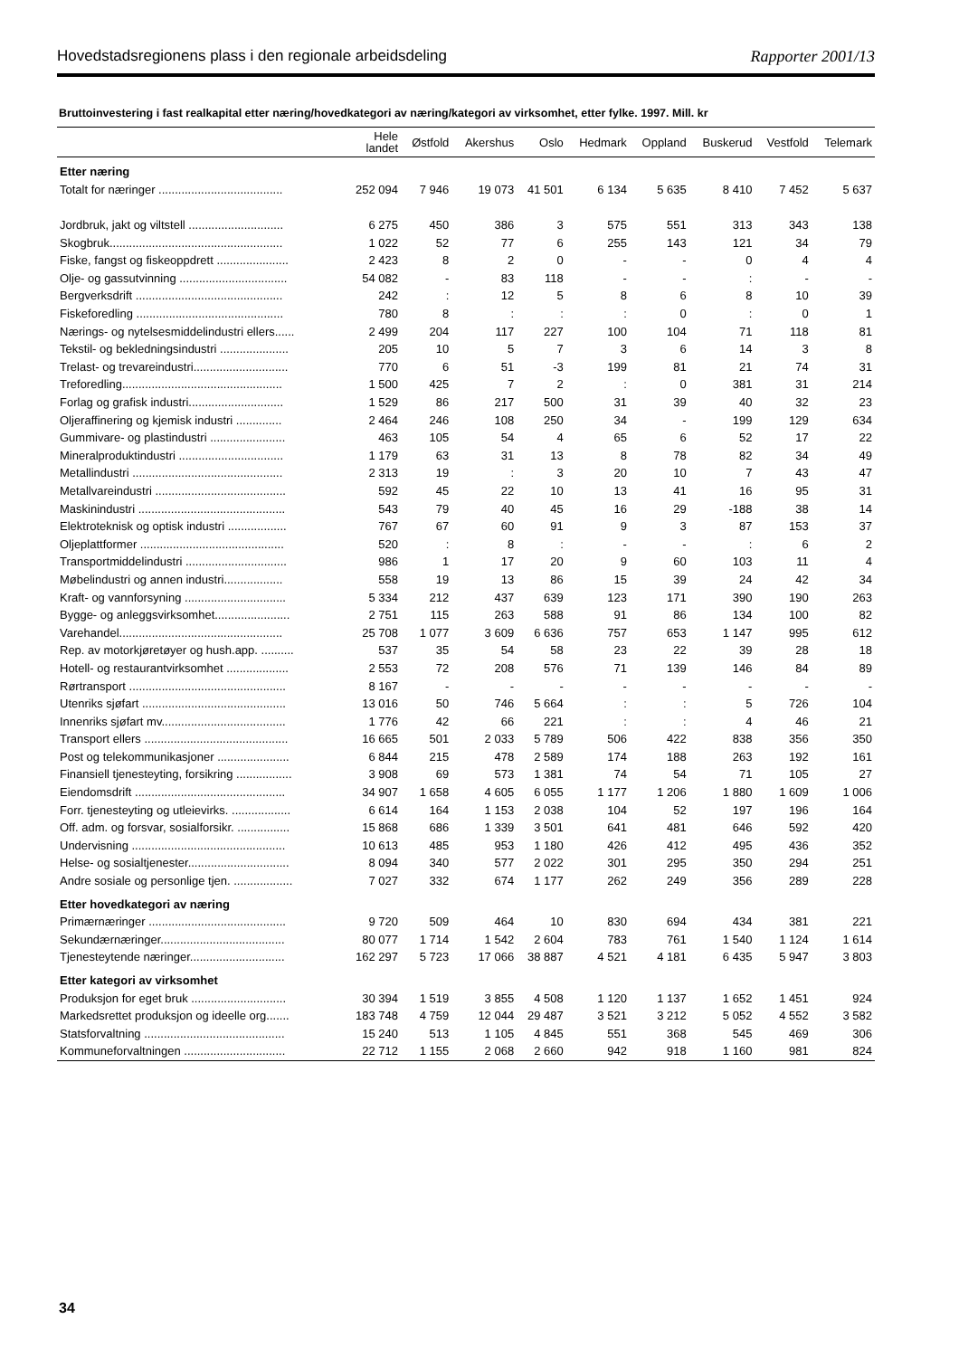Hovedstadsregionens plass i den regionale arbeidsdeling Rapporter 2001/13
Bruttoinvestering i fast realkapital etter næring/hovedkategori av næring/kategori av virksomhet, etter fylke. 1997. Mill. kr
| | Hele landet | Østfold | Akershus | Oslo | Hedmark | Oppland | Buskerud | Vestfold | Telemark |
| --- | --- | --- | --- | --- | --- | --- | --- | --- | --- |
| Etter næring | | | | | | | | | |
| Totalt for næringer ...................................... | 252 094 | 7 946 | 19 073 | 41 501 | 6 134 | 5 635 | 8 410 | 7 452 | 5 637 |
| Jordbruk, jakt og viltstell ............................. | 6 275 | 450 | 386 | 3 | 575 | 551 | 313 | 343 | 138 |
| Skogbruk..................................................... | 1 022 | 52 | 77 | 6 | 255 | 143 | 121 | 34 | 79 |
| Fiske, fangst og fiskeoppdrett ...................... | 2 423 | 8 | 2 | 0 | - | - | 0 | 4 | 4 |
| Olje- og gassutvinning ................................. | 54 082 | - | 83 | 118 | - | - | : | - | - |
| Bergverksdrift ............................................. | 242 | : | 12 | 5 | 8 | 6 | 8 | 10 | 39 |
| Fiskeforedling ............................................. | 780 | 8 | : | : | : | 0 | : | 0 | 1 |
| Nærings- og nytelsesmiddelindustri ellers...... | 2 499 | 204 | 117 | 227 | 100 | 104 | 71 | 118 | 81 |
| Tekstil- og bekledningsindustri ..................... | 205 | 10 | 5 | 7 | 3 | 6 | 14 | 3 | 8 |
| Trelast- og trevareindustri............................. | 770 | 6 | 51 | -3 | 199 | 81 | 21 | 74 | 31 |
| Treforedling................................................. | 1 500 | 425 | 7 | 2 | : | 0 | 381 | 31 | 214 |
| Forlag og grafisk industri............................. | 1 529 | 86 | 217 | 500 | 31 | 39 | 40 | 32 | 23 |
| Oljeraffinering og kjemisk industri .............. | 2 464 | 246 | 108 | 250 | 34 | - | 199 | 129 | 634 |
| Gummivare- og plastindustri ....................... | 463 | 105 | 54 | 4 | 65 | 6 | 52 | 17 | 22 |
| Mineralproduktindustri ................................ | 1 179 | 63 | 31 | 13 | 8 | 78 | 82 | 34 | 49 |
| Metallindustri .............................................. | 2 313 | 19 | : | 3 | 20 | 10 | 7 | 43 | 47 |
| Metallvareindustri ........................................ | 592 | 45 | 22 | 10 | 13 | 41 | 16 | 95 | 31 |
| Maskinindustri ............................................. | 543 | 79 | 40 | 45 | 16 | 29 | -188 | 38 | 14 |
| Elektroteknisk og optisk industri .................. | 767 | 67 | 60 | 91 | 9 | 3 | 87 | 153 | 37 |
| Oljeplattformer ............................................ | 520 | : | 8 | : | - | - | : | 6 | 2 |
| Transportmiddelindustri ............................... | 986 | 1 | 17 | 20 | 9 | 60 | 103 | 11 | 4 |
| Møbelindustri og annen industri.................. | 558 | 19 | 13 | 86 | 15 | 39 | 24 | 42 | 34 |
| Kraft- og vannforsyning ............................... | 5 334 | 212 | 437 | 639 | 123 | 171 | 390 | 190 | 263 |
| Bygge- og anleggsvirksomhet....................... | 2 751 | 115 | 263 | 588 | 91 | 86 | 134 | 100 | 82 |
| Varehandel.................................................. | 25 708 | 1 077 | 3 609 | 6 636 | 757 | 653 | 1 147 | 995 | 612 |
| Rep. av motorkjøretøyer og hush.app. .......... | 537 | 35 | 54 | 58 | 23 | 22 | 39 | 28 | 18 |
| Hotell- og restaurantvirksomhet ................... | 2 553 | 72 | 208 | 576 | 71 | 139 | 146 | 84 | 89 |
| Rørtransport ................................................ | 8 167 | - | - | - | - | - | - | - | - |
| Utenriks sjøfart ............................................ | 13 016 | 50 | 746 | 5 664 | : | : | 5 | 726 | 104 |
| Innenriks sjøfart mv...................................... | 1 776 | 42 | 66 | 221 | : | : | 4 | 46 | 21 |
| Transport ellers ............................................ | 16 665 | 501 | 2 033 | 5 789 | 506 | 422 | 838 | 356 | 350 |
| Post og telekommunikasjoner ...................... | 6 844 | 215 | 478 | 2 589 | 174 | 188 | 263 | 192 | 161 |
| Finansiell tjenesteyting, forsikring ................. | 3 908 | 69 | 573 | 1 381 | 74 | 54 | 71 | 105 | 27 |
| Eiendomsdrift .............................................. | 34 907 | 1 658 | 4 605 | 6 055 | 1 177 | 1 206 | 1 880 | 1 609 | 1 006 |
| Forr. tjenesteyting og utleievirks. .................. | 6 614 | 164 | 1 153 | 2 038 | 104 | 52 | 197 | 196 | 164 |
| Off. adm. og forsvar, sosialforsikr. ................ | 15 868 | 686 | 1 339 | 3 501 | 641 | 481 | 646 | 592 | 420 |
| Undervisning ............................................... | 10 613 | 485 | 953 | 1 180 | 426 | 412 | 495 | 436 | 352 |
| Helse- og sosialtjenester............................... | 8 094 | 340 | 577 | 2 022 | 301 | 295 | 350 | 294 | 251 |
| Andre sosiale og personlige tjen. .................. | 7 027 | 332 | 674 | 1 177 | 262 | 249 | 356 | 289 | 228 |
| Etter hovedkategori av næring | | | | | | | | | |
| Primærnæringer .......................................... | 9 720 | 509 | 464 | 10 | 830 | 694 | 434 | 381 | 221 |
| Sekundærnæringer...................................... | 80 077 | 1 714 | 1 542 | 2 604 | 783 | 761 | 1 540 | 1 124 | 1 614 |
| Tjenesteytende næringer............................. | 162 297 | 5 723 | 17 066 | 38 887 | 4 521 | 4 181 | 6 435 | 5 947 | 3 803 |
| Etter kategori av virksomhet | | | | | | | | | |
| Produksjon for eget bruk ............................. | 30 394 | 1 519 | 3 855 | 4 508 | 1 120 | 1 137 | 1 652 | 1 451 | 924 |
| Markedsrettet produksjon og ideelle org....... | 183 748 | 4 759 | 12 044 | 29 487 | 3 521 | 3 212 | 5 052 | 4 552 | 3 582 |
| Statsforvaltning ........................................... | 15 240 | 513 | 1 105 | 4 845 | 551 | 368 | 545 | 469 | 306 |
| Kommuneforvaltningen ............................... | 22 712 | 1 155 | 2 068 | 2 660 | 942 | 918 | 1 160 | 981 | 824 |
34